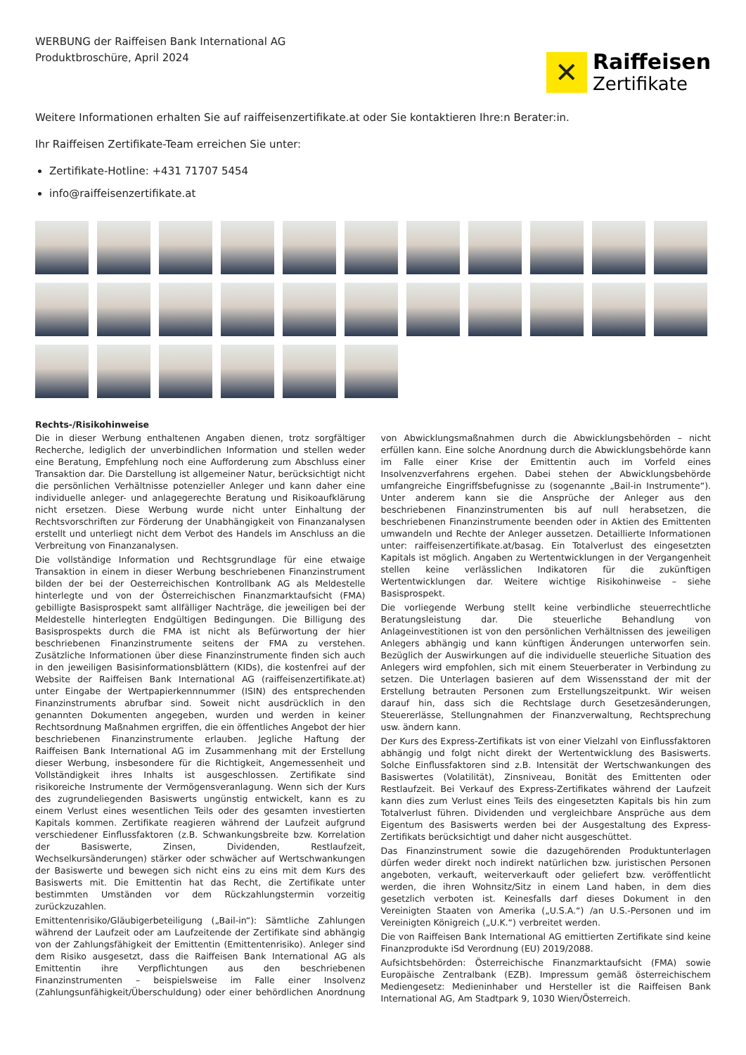WERBUNG der Raiffeisen Bank International AG
Produktbroschüre, April 2024
✕
Raiffeisen
Zertifikate
Weitere Informationen erhalten Sie auf raiffeisenzertifikate.at oder Sie kontaktieren Ihre:n Berater:in.
Ihr Raiffeisen Zertifikate-Team erreichen Sie unter:
Zertifikate-Hotline: +431 71707 5454
info@raiffeisenzertifikate.at
Rechts-/Risikohinweise
Die in dieser Werbung enthaltenen Angaben dienen, trotz sorgfältiger Recherche, lediglich der unverbindlichen Information und stellen weder eine Beratung, Empfehlung noch eine Aufforderung zum Abschluss einer Transaktion dar. Die Darstellung ist allgemeiner Natur, berücksichtigt nicht die persönlichen Verhältnisse potenzieller Anleger und kann daher eine individuelle anleger- und anlagegerechte Beratung und Risikoaufklärung nicht ersetzen. Diese Werbung wurde nicht unter Einhaltung der Rechtsvorschriften zur Förderung der Unabhängigkeit von Finanzanalysen erstellt und unterliegt nicht dem Verbot des Handels im Anschluss an die Verbreitung von Finanzanalysen.
Die vollständige Information und Rechtsgrundlage für eine etwaige Transaktion in einem in dieser Werbung beschriebenen Finanzinstrument bilden der bei der Oesterreichischen Kontrollbank AG als Meldestelle hinterlegte und von der Österreichischen Finanzmarktaufsicht (FMA) gebilligte Basisprospekt samt allfälliger Nachträge, die jeweiligen bei der Meldestelle hinterlegten Endgültigen Bedingungen. Die Billigung des Basisprospekts durch die FMA ist nicht als Befürwortung der hier beschriebenen Finanzinstrumente seitens der FMA zu verstehen. Zusätzliche Informationen über diese Finanzinstrumente finden sich auch in den jeweiligen Basisinformationsblättern (KIDs), die kostenfrei auf der Website der Raiffeisen Bank International AG (raiffeisenzertifikate.at) unter Eingabe der Wertpapierkennnummer (ISIN) des entsprechenden Finanzinstruments abrufbar sind. Soweit nicht ausdrücklich in den genannten Dokumenten angegeben, wurden und werden in keiner Rechtsordnung Maßnahmen ergriffen, die ein öffentliches Angebot der hier beschriebenen Finanzinstrumente erlauben. Jegliche Haftung der Raiffeisen Bank International AG im Zusammenhang mit der Erstellung dieser Werbung, insbesondere für die Richtigkeit, Angemessenheit und Vollständigkeit ihres Inhalts ist ausgeschlossen. Zertifikate sind risikoreiche Instrumente der Vermögensveranlagung. Wenn sich der Kurs des zugrundeliegenden Basiswerts ungünstig entwickelt, kann es zu einem Verlust eines wesentlichen Teils oder des gesamten investierten Kapitals kommen. Zertifikate reagieren während der Laufzeit aufgrund verschiedener Einflussfaktoren (z.B. Schwankungsbreite bzw. Korrelation der Basiswerte, Zinsen, Dividenden, Restlaufzeit, Wechselkursänderungen) stärker oder schwächer auf Wertschwankungen der Basiswerte und bewegen sich nicht eins zu eins mit dem Kurs des Basiswerts mit. Die Emittentin hat das Recht, die Zertifikate unter bestimmten Umständen vor dem Rückzahlungstermin vorzeitig zurückzuzahlen.
Emittentenrisiko/Gläubigerbeteiligung („Bail-in“): Sämtliche Zahlungen während der Laufzeit oder am Laufzeitende der Zertifikate sind abhängig von der Zahlungsfähigkeit der Emittentin (Emittentenrisiko). Anleger sind dem Risiko ausgesetzt, dass die Raiffeisen Bank International AG als Emittentin ihre Verpflichtungen aus den beschriebenen Finanzinstrumenten – beispielsweise im Falle einer Insolvenz (Zahlungsunfähigkeit/Überschuldung) oder einer behördlichen Anordnung von Abwicklungsmaßnahmen durch die Abwicklungsbehörden – nicht erfüllen kann. Eine solche Anordnung durch die Abwicklungsbehörde kann im Falle einer Krise der Emittentin auch im Vorfeld eines Insolvenzverfahrens ergehen. Dabei stehen der Abwicklungsbehörde umfangreiche Eingriffsbefugnisse zu (sogenannte „Bail-in Instrumente“). Unter anderem kann sie die Ansprüche der Anleger aus den beschriebenen Finanzinstrumenten bis auf null herabsetzen, die beschriebenen Finanzinstrumente beenden oder in Aktien des Emittenten umwandeln und Rechte der Anleger aussetzen. Detaillierte Informationen unter: raiffeisenzertifikate.at/basag. Ein Totalverlust des eingesetzten Kapitals ist möglich. Angaben zu Wertentwicklungen in der Vergangenheit stellen keine verlässlichen Indikatoren für die zukünftigen Wertentwicklungen dar. Weitere wichtige Risikohinweise – siehe Basisprospekt.
Die vorliegende Werbung stellt keine verbindliche steuerrechtliche Beratungsleistung dar. Die steuerliche Behandlung von Anlageinvestitionen ist von den persönlichen Verhältnissen des jeweiligen Anlegers abhängig und kann künftigen Änderungen unterworfen sein. Bezüglich der Auswirkungen auf die individuelle steuerliche Situation des Anlegers wird empfohlen, sich mit einem Steuerberater in Verbindung zu setzen. Die Unterlagen basieren auf dem Wissensstand der mit der Erstellung betrauten Personen zum Erstellungszeitpunkt. Wir weisen darauf hin, dass sich die Rechtslage durch Gesetzesänderungen, Steuererlässe, Stellungnahmen der Finanzverwaltung, Rechtsprechung usw. ändern kann.
Der Kurs des Express-Zertifikats ist von einer Vielzahl von Einflussfaktoren abhängig und folgt nicht direkt der Wertentwicklung des Basiswerts. Solche Einflussfaktoren sind z.B. Intensität der Wertschwankungen des Basiswertes (Volatilität), Zinsniveau, Bonität des Emittenten oder Restlaufzeit. Bei Verkauf des Express-Zertifikates während der Laufzeit kann dies zum Verlust eines Teils des eingesetzten Kapitals bis hin zum Totalverlust führen. Dividenden und vergleichbare Ansprüche aus dem Eigentum des Basiswerts werden bei der Ausgestaltung des Express-Zertifikats berücksichtigt und daher nicht ausgeschüttet.
Das Finanzinstrument sowie die dazugehörenden Produktunterlagen dürfen weder direkt noch indirekt natürlichen bzw. juristischen Personen angeboten, verkauft, weiterverkauft oder geliefert bzw. veröffentlicht werden, die ihren Wohnsitz/Sitz in einem Land haben, in dem dies gesetzlich verboten ist. Keinesfalls darf dieses Dokument in den Vereinigten Staaten von Amerika („U.S.A.“) /an U.S.-Personen und im Vereinigten Königreich („U.K.“) verbreitet werden.
Die von Raiffeisen Bank International AG emittierten Zertifikate sind keine Finanzprodukte iSd Verordnung (EU) 2019/2088.
Aufsichtsbehörden: Österreichische Finanzmarktaufsicht (FMA) sowie Europäische Zentralbank (EZB). Impressum gemäß österreichischem Mediengesetz: Medieninhaber und Hersteller ist die Raiffeisen Bank International AG, Am Stadtpark 9, 1030 Wien/Österreich.